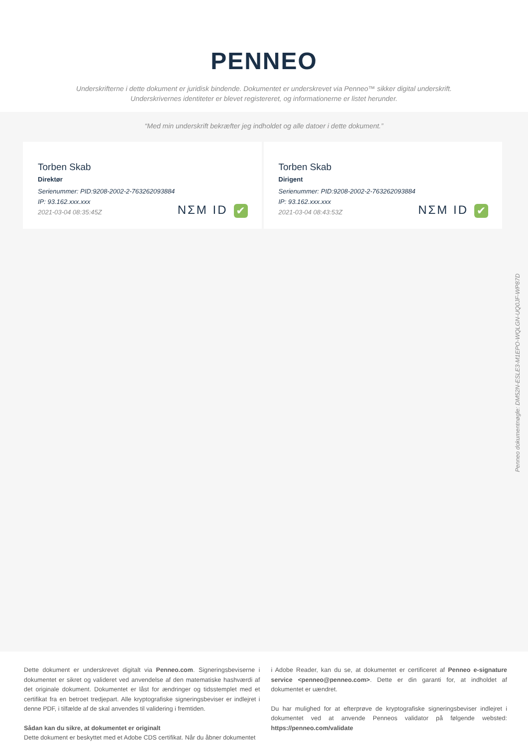PENNEO
Underskrifterne i dette dokument er juridisk bindende. Dokumentet er underskrevet via Penneo™ sikker digital underskrift.
Underskrivernes identiteter er blevet registereret, og informationerne er listet herunder.
“Med min underskrift bekræfter jeg indholdet og alle datoer i dette dokument.”
Torben Skab
Direktør
Serienummer: PID:9208-2002-2-763262093884
IP: 93.162.xxx.xxx
2021-03-04 08:35:45Z
NΣM ID ✔
Torben Skab
Dirigent
Serienummer: PID:9208-2002-2-763262093884
IP: 93.162.xxx.xxx
2021-03-04 08:43:53Z
NΣM ID ✔
Penneo dokumentnøgle: DM52N-ESLE3-M1EPO-WQLGN-UQ0JF-WP87D
Dette dokument er underskrevet digitalt via Penneo.com. Signeringsbeviserne i dokumentet er sikret og valideret ved anvendelse af den matematiske hashværdi af det originale dokument. Dokumentet er låst for ændringer og tidsstemplet med et certifikat fra en betroet tredjepart. Alle kryptografiske signeringsbeviser er indlejret i denne PDF, i tilfælde af de skal anvendes til validering i fremtiden.
Sådan kan du sikre, at dokumentet er originalt
Dette dokument er beskyttet med et Adobe CDS certifikat. Når du åbner dokumentet
i Adobe Reader, kan du se, at dokumentet er certificeret af Penneo e-signature service <penneo@penneo.com>. Dette er din garanti for, at indholdet af dokumentet er uændret.
Du har mulighed for at efterprøve de kryptografiske signeringsbeviser indlejret i dokumentet ved at anvende Penneos validator på følgende websted: https://penneo.com/validate